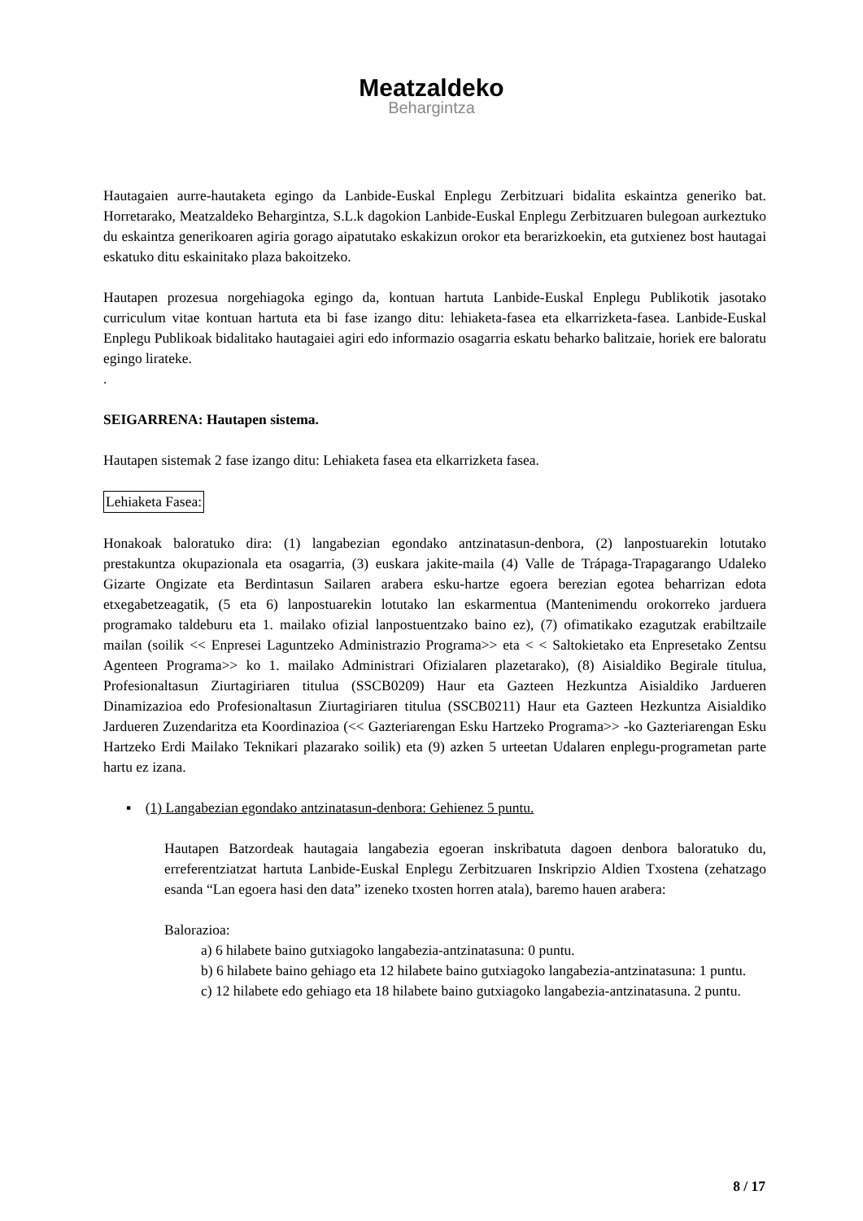Meatzaldeko
Behargintza
Hautagaien aurre-hautaketa egingo da Lanbide-Euskal Enplegu Zerbitzuari bidalita eskaintza generiko bat. Horretarako, Meatzaldeko Behargintza, S.L.k dagokion Lanbide-Euskal Enplegu Zerbitzuaren bulegoan aurkeztuko du eskaintza generikoaren agiria gorago aipatutako eskakizun orokor eta berarizkoekin, eta gutxienez bost hautagai eskatuko ditu eskainitako plaza bakoitzeko.
Hautapen prozesua norgehiagoka egingo da, kontuan hartuta Lanbide-Euskal Enplegu Publikotik jasotako curriculum vitae kontuan hartuta eta bi fase izango ditu: lehiaketa-fasea eta elkarrizketa-fasea. Lanbide-Euskal Enplegu Publikoak bidalitako hautagaiei agiri edo informazio osagarria eskatu beharko balitzaie, horiek ere baloratu egingo lirateke.
.
SEIGARRENA: Hautapen sistema.
Hautapen sistemak 2 fase izango ditu: Lehiaketa fasea eta elkarrizketa fasea.
Lehiaketa Fasea:
Honakoak baloratuko dira: (1) langabezian egondako antzinatasun-denbora, (2) lanpostuarekin lotutako prestakuntza okupazionala eta osagarria, (3) euskara jakite-maila (4) Valle de Trápaga-Trapagarango Udaleko Gizarte Ongizate eta Berdintasun Sailaren arabera esku-hartze egoera berezian egotea beharrizan edota etxegabetzeagatik, (5 eta 6) lanpostuarekin lotutako lan eskarmentua (Mantenimendu orokorreko jarduera programako taldeburu eta 1. mailako ofizial lanpostuentzako baino ez), (7) ofimatikako ezagutzak erabiltzaile mailan (soilik << Enpresei Laguntzeko Administrazio Programa>> eta < < Saltokietako eta Enpresetako Zentsu Agenteen Programa>> ko 1. mailako Administrari Ofizialaren plazetarako), (8) Aisialdiko Begirale titulua, Profesionaltasun Ziurtagiriaren titulua (SSCB0209) Haur eta Gazteen Hezkuntza Aisialdiko Jardueren Dinamizazioa edo Profesionaltasun Ziurtagiriaren titulua (SSCB0211) Haur eta Gazteen Hezkuntza Aisialdiko Jardueren Zuzendaritza eta Koordinazioa (<< Gazteriarengan Esku Hartzeko Programa>> -ko Gazteriarengan Esku Hartzeko Erdi Mailako Teknikari plazarako soilik) eta (9) azken 5 urteetan Udalaren enplegu-programetan parte hartu ez izana.
▪ (1) Langabezian egondako antzinatasun-denbora: Gehienez 5 puntu.
Hautapen Batzordeak hautagaia langabezia egoeran inskribatuta dagoen denbora baloratuko du, erreferentziatzat hartuta Lanbide-Euskal Enplegu Zerbitzuaren Inskripzio Aldien Txostena (zehatzago esanda “Lan egoera hasi den data” izeneko txosten horren atala), baremo hauen arabera:
Balorazioa:
a) 6 hilabete baino gutxiagoko langabezia-antzinatasuna: 0 puntu.
b) 6 hilabete baino gehiago eta 12 hilabete baino gutxiagoko langabezia-antzinatasuna: 1 puntu.
c) 12 hilabete edo gehiago eta 18 hilabete baino gutxiagoko langabezia-antzinatasuna. 2 puntu.
8 / 17